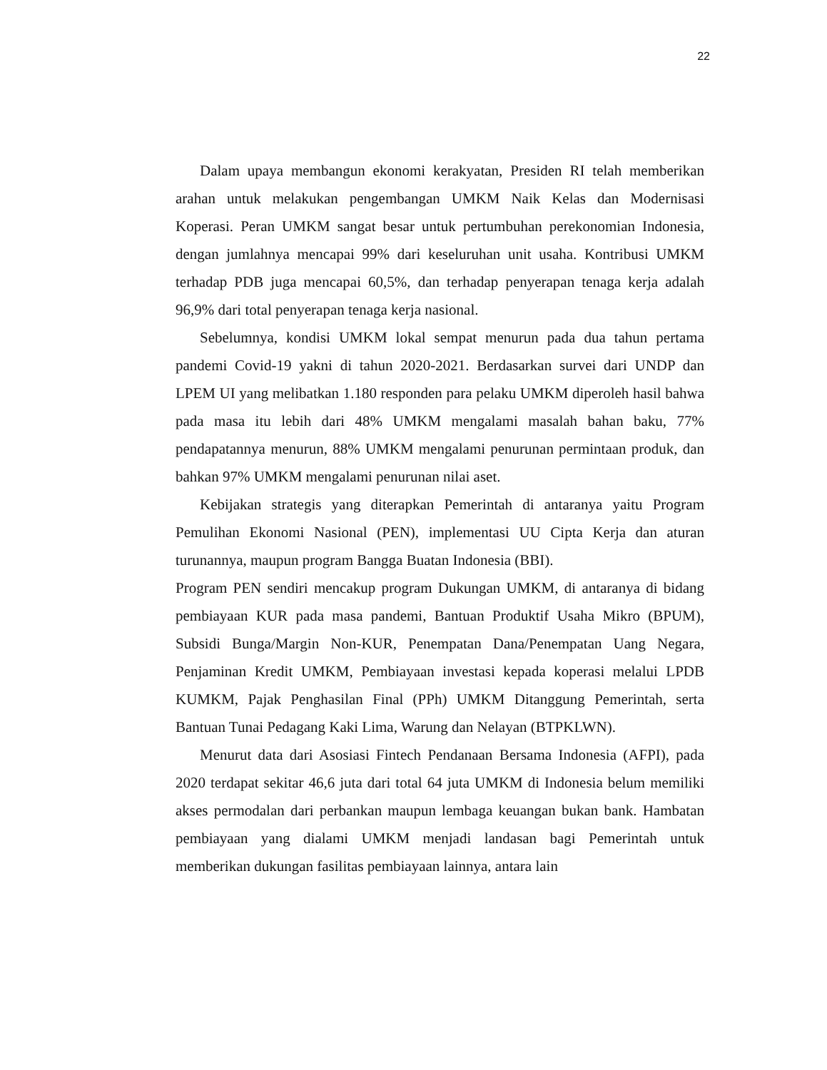22
Dalam upaya membangun ekonomi kerakyatan, Presiden RI telah memberikan arahan untuk melakukan pengembangan UMKM Naik Kelas dan Modernisasi Koperasi. Peran UMKM sangat besar untuk pertumbuhan perekonomian Indonesia, dengan jumlahnya mencapai 99% dari keseluruhan unit usaha. Kontribusi UMKM terhadap PDB juga mencapai 60,5%, dan terhadap penyerapan tenaga kerja adalah 96,9% dari total penyerapan tenaga kerja nasional.
Sebelumnya, kondisi UMKM lokal sempat menurun pada dua tahun pertama pandemi Covid-19 yakni di tahun 2020-2021. Berdasarkan survei dari UNDP dan LPEM UI yang melibatkan 1.180 responden para pelaku UMKM diperoleh hasil bahwa pada masa itu lebih dari 48% UMKM mengalami masalah bahan baku, 77% pendapatannya menurun, 88% UMKM mengalami penurunan permintaan produk, dan bahkan 97% UMKM mengalami penurunan nilai aset.
Kebijakan strategis yang diterapkan Pemerintah di antaranya yaitu Program Pemulihan Ekonomi Nasional (PEN), implementasi UU Cipta Kerja dan aturan turunannya, maupun program Bangga Buatan Indonesia (BBI).
Program PEN sendiri mencakup program Dukungan UMKM, di antaranya di bidang pembiayaan KUR pada masa pandemi, Bantuan Produktif Usaha Mikro (BPUM), Subsidi Bunga/Margin Non-KUR, Penempatan Dana/Penempatan Uang Negara, Penjaminan Kredit UMKM, Pembiayaan investasi kepada koperasi melalui LPDB KUMKM, Pajak Penghasilan Final (PPh) UMKM Ditanggung Pemerintah, serta Bantuan Tunai Pedagang Kaki Lima, Warung dan Nelayan (BTPKLWN).
Menurut data dari Asosiasi Fintech Pendanaan Bersama Indonesia (AFPI), pada 2020 terdapat sekitar 46,6 juta dari total 64 juta UMKM di Indonesia belum memiliki akses permodalan dari perbankan maupun lembaga keuangan bukan bank. Hambatan pembiayaan yang dialami UMKM menjadi landasan bagi Pemerintah untuk memberikan dukungan fasilitas pembiayaan lainnya, antara lain